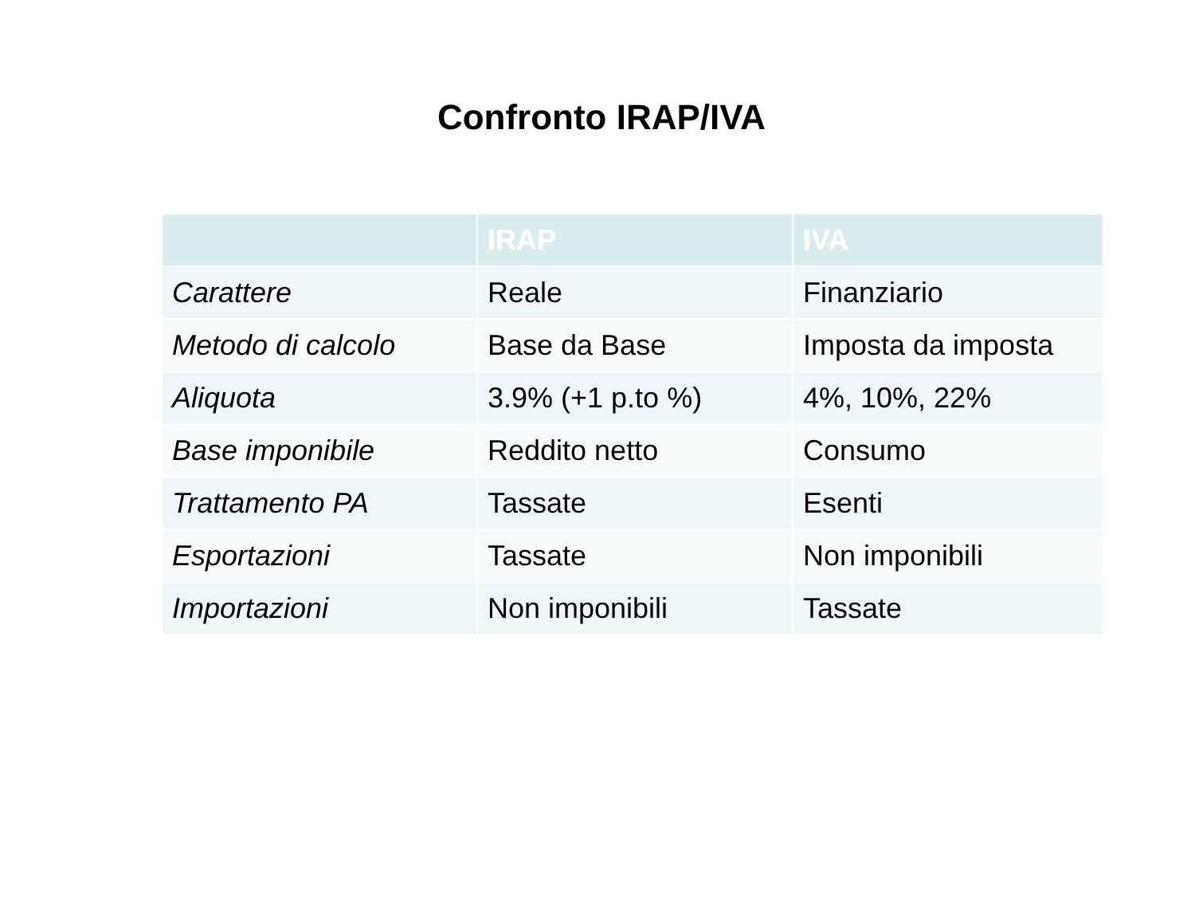Confronto IRAP/IVA
| | IRAP | IVA |
| --- | --- | --- |
| Carattere | Reale | Finanziario |
| Metodo di calcolo | Base da Base | Imposta da imposta |
| Aliquota | 3.9% (+1 p.to %) | 4%, 10%, 22% |
| Base imponibile | Reddito netto | Consumo |
| Trattamento PA | Tassate | Esenti |
| Esportazioni | Tassate | Non imponibili |
| Importazioni | Non imponibili | Tassate |